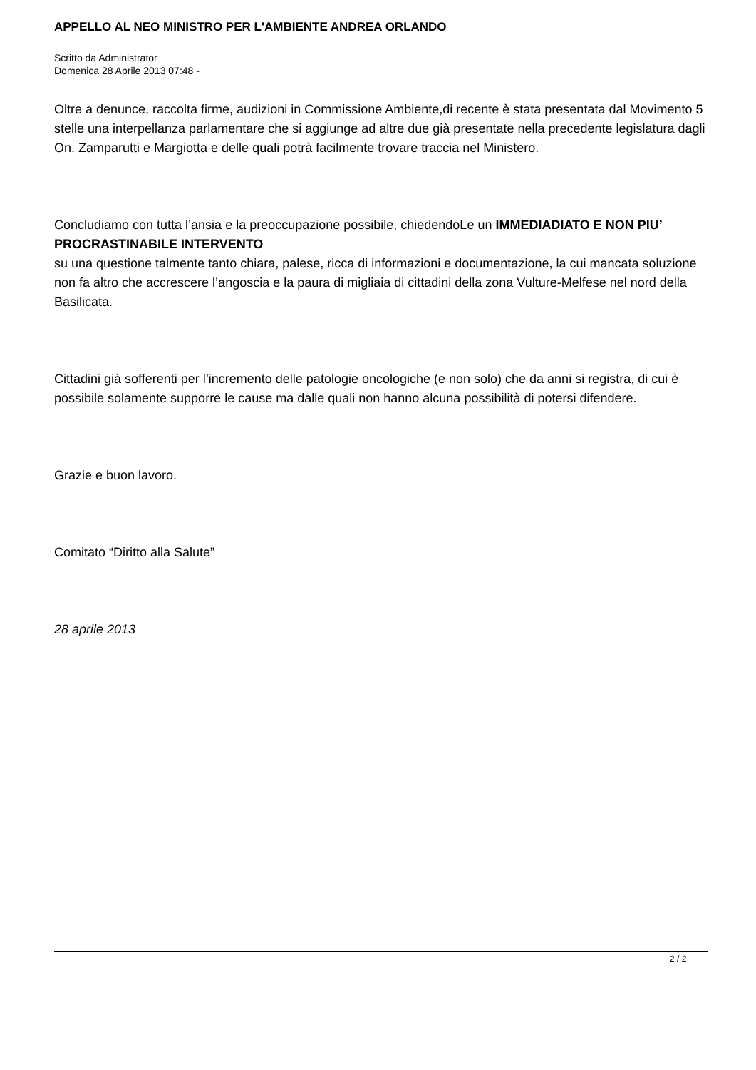APPELLO AL NEO MINISTRO PER L'AMBIENTE ANDREA ORLANDO
Scritto da Administrator
Domenica 28 Aprile 2013 07:48 -
Oltre a denunce, raccolta firme, audizioni in Commissione Ambiente,di recente è stata presentata dal Movimento 5 stelle una interpellanza parlamentare che si aggiunge ad altre due già presentate nella precedente legislatura dagli On. Zamparutti e Margiotta e delle quali potrà facilmente trovare traccia nel Ministero.
Concludiamo con tutta l’ansia e la preoccupazione possibile, chiedendoLe un IMMEDIADIATO E NON PIU’ PROCRASTINABILE INTERVENTO
su una questione talmente tanto chiara, palese, ricca di informazioni e documentazione, la cui mancata soluzione non fa altro che accrescere l’angoscia e la paura di migliaia di cittadini della zona Vulture-Melfese nel nord della Basilicata.
Cittadini già sofferenti per l’incremento delle patologie oncologiche (e non solo) che da anni si registra, di cui è possibile solamente supporre le cause ma dalle quali non hanno alcuna possibilità di potersi difendere.
Grazie e buon lavoro.
Comitato “Diritto alla Salute”
28 aprile 2013
2 / 2